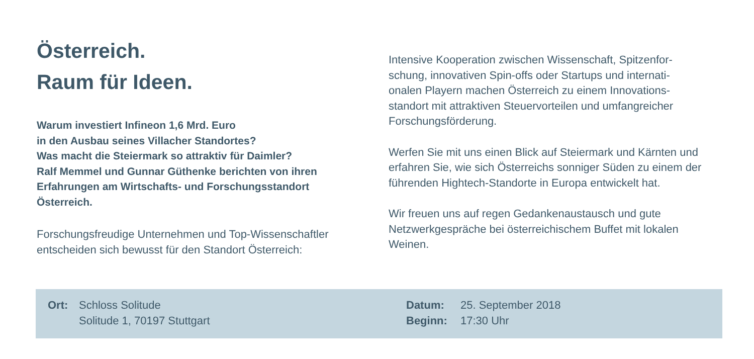Österreich.
Raum für Ideen.
Warum investiert Infineon 1,6 Mrd. Euro
in den Ausbau seines Villacher Standortes?
Was macht die Steiermark so attraktiv für Daimler?
Ralf Memmel und Gunnar Güthenke berichten von ihren
Erfahrungen am Wirtschafts- und Forschungsstandort
Österreich.
Forschungsfreudige Unternehmen und Top-Wissenschaftler
entscheiden sich bewusst für den Standort Österreich:
Intensive Kooperation zwischen Wissenschaft, Spitzenfor-
schung, innovativen Spin-offs oder Startups und internati-
onalen Playern machen Österreich zu einem Innovations-
standort mit attraktiven Steuervorteilen und umfangreicher
Forschungsförderung.
Werfen Sie mit uns einen Blick auf Steiermark und Kärnten und
erfahren Sie, wie sich Österreichs sonniger Süden zu einem der
führenden Hightech-Standorte in Europa entwickelt hat.
Wir freuen uns auf regen Gedankenaustausch und gute
Netzwerkgespräche bei österreichischem Buffet mit lokalen
Weinen.
Ort: Schloss Solitude
Solitude 1, 70197 Stuttgart
Datum:
Beginn:
25. September 2018
17:30 Uhr